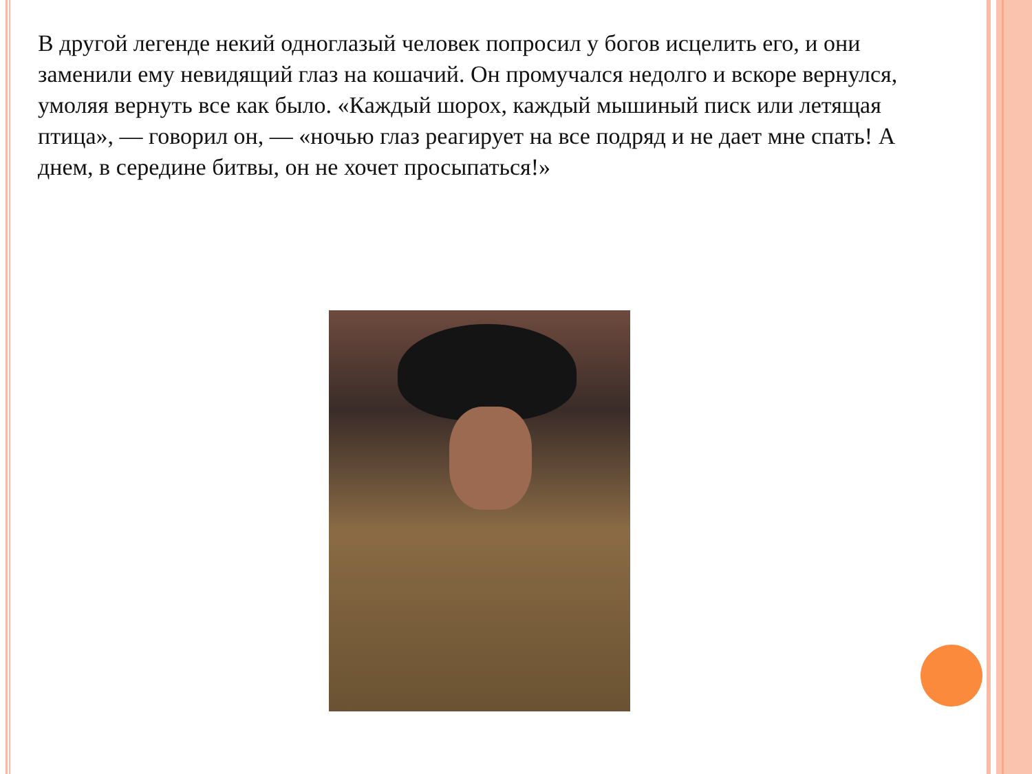В другой легенде некий одноглазый человек попросил у богов исцелить его, и они заменили ему невидящий глаз на кошачий. Он промучался недолго и вскоре вернулся, умоляя вернуть все как было. «Каждый шорох, каждый мышиный писк или летящая птица», — говорил он, — «ночью глаз реагирует на все подряд и не дает мне спать! А днем, в середине битвы, он не хочет просыпаться!»